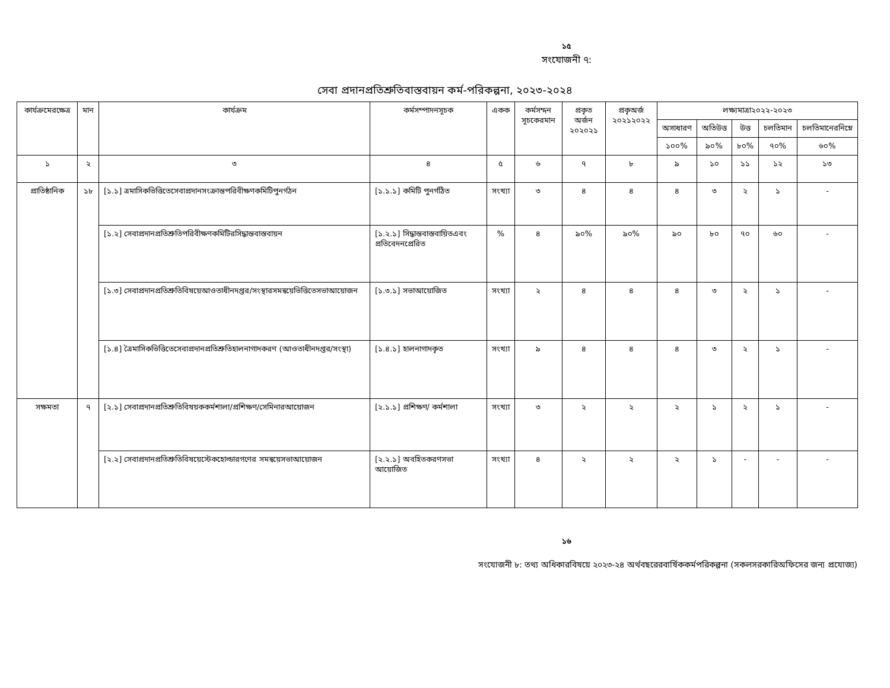১৫
সংযোজনী ৭:
সেবা প্রদানপ্রতিশ্রুতিবাস্তবায়ন কর্ম-পরিকল্পনা, ২০২৩-২০২৪
| কার্যক্রমেরক্ষেত্র | মান | কার্যক্রম | কর্মসম্পাদনসূচক | একক | কর্মসম্দন সূচকেরমান | প্রকৃত অর্জন ২০২০২১ | প্রকৃঅর্জ ২০২১২০২২ | লক্ষ্যমাত্রা২০২২-২০২৩ | | | | |
| --- | --- | --- | --- | --- | --- | --- | --- | --- | --- | --- | --- | --- |
| | | | | | | | | অসাধারণ | অতিউত্ত | উত্ত | চলতিমান | চলতিমানেরনিম্নে |
| | | | | | | | | ১০০% | ৯০% | ৮০% | ৭০% | ৬০% |
| ১ | ২ | ৩ | ৪ | ৫ | ৬ | ৭ | ৮ | ৯ | ১০ | ১১ | ১২ | ১৩ |
| প্রাতিষ্ঠানিক | ১৮ | [১.১] ত্রমাসিকভিত্তিতেসেবাপ্রদানসংক্রান্তপরিবীক্ষণকমিটিপুনর্গঠন | [১.১.১] কমিটি পুনর্গঠিত | সংখ্যা | ৩ | ৪ | ৪ | ৪ | ৩ | ২ | ১ | - |
| | | [১.২] সেবাপ্রদানপ্রতিশ্রুতিপরিবীক্ষণকমিটিরসিদ্ধান্তবাস্তবায়ন | [১.২.১] সিদ্ধান্তবাস্তবায়িতএবং প্রতিবেদনপ্রেরিত | % | ৪ | ৯০% | ৯০% | ৯০ | ৮০ | ৭০ | ৬০ | - |
| | | [১.৩] সেবাপ্রদানপ্রতিশ্রুতিবিষয়েআওতাধীনদপ্তর/সংস্থারসমন্বয়েভিত্তিতেসভাআয়োজন | [১.৩.১] সভাআয়োজিত | সংখ্যা | ২ | ৪ | ৪ | ৪ | ৩ | ২ | ১ | - |
| | | [১.৪] ত্রৈমাসিকভিত্তিতেসেবাপ্রদানপ্রতিশ্রুতিহালনাগাদকরণ (আওতাধীনদপ্তর/সংস্থা) | [১.৪.১] হালনাগাদকৃত | সংখ্যা | ৯ | ৪ | ৪ | ৪ | ৩ | ২ | ১ | - |
| সক্ষমতা | ৭ | [২.১] সেবাপ্রদানপ্রতিশ্রুতিবিষয়ককর্মশালা/প্রশিক্ষণ/সেমিনারআয়োজন | [২.১.১] প্রশিক্ষণ/ কর্মশালা | সংখ্যা | ৩ | ২ | ২ | ২ | ১ | ২ | ১ | - |
| | | [২.২] সেবাপ্রদানপ্রতিশ্রুতিবিষয়েস্টেকহোল্ডারগণের সমন্বয়েসভাআয়োজন | [২.২.১] অবহিতকরণসভা আয়োজিত | সংখ্যা | ৪ | ২ | ২ | ২ | ১ | - | - | - |
১৬
সংযোজনী ৮: তথ্য অধিকারবিষয়ে ২০২৩-২৪ অর্থবছরেরবার্ষিককর্মপরিকল্পনা (সকলসরকারিঅফিসের জন্য প্রযোজ্য)